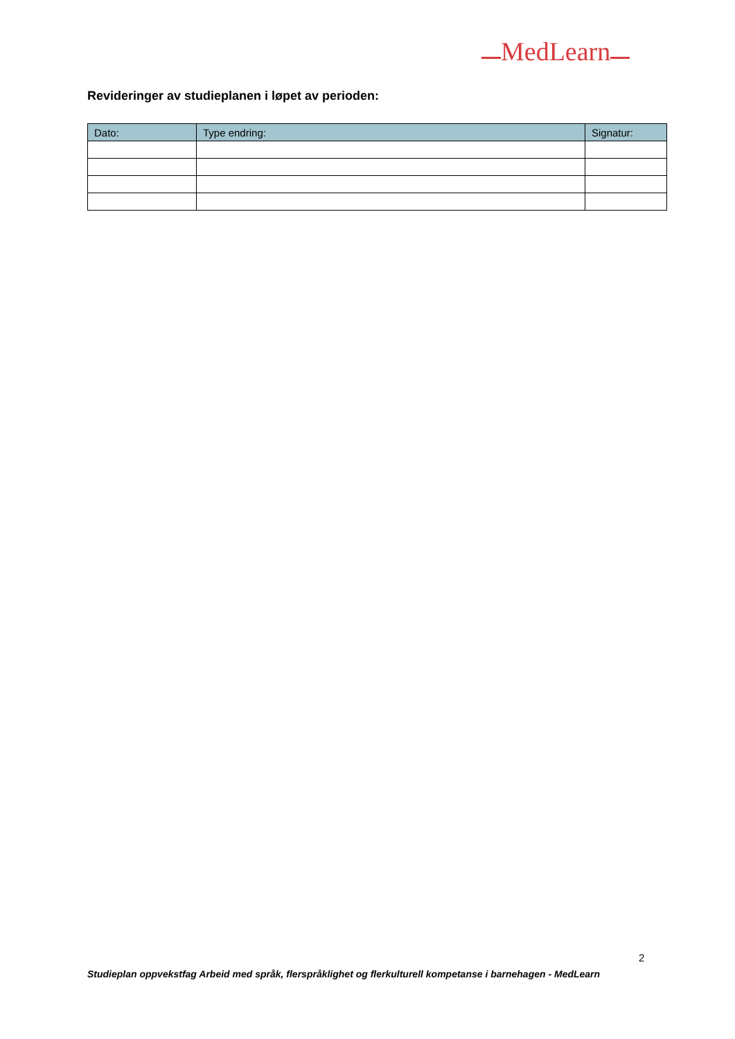MedLearn
Revideringer av studieplanen i løpet av perioden:
| Dato: | Type endring: | Signatur: |
| --- | --- | --- |
2
Studieplan oppvekstfag Arbeid med språk, flerspråklighet og flerkulturell kompetanse i barnehagen - MedLearn